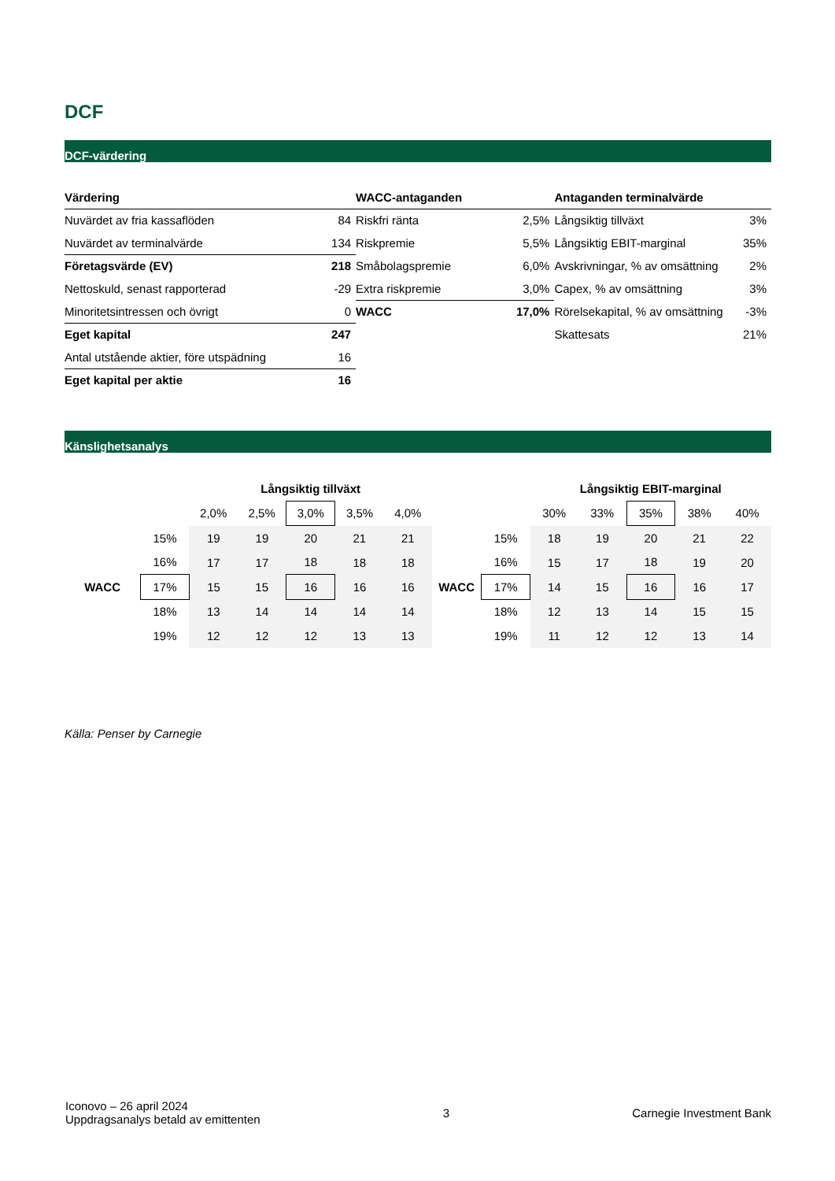DCF
DCF-värdering
| Värdering | | WACC-antaganden | | Antaganden terminalvärde | |
| Nuvärdet av fria kassaflöden | 84 | Riskfri ränta | 2,5% | Långsiktig tillväxt | 3% |
| Nuvärdet av terminalvärde | 134 | Riskpremie | 5,5% | Långsiktig EBIT-marginal | 35% |
| Företagsvärde (EV) | 218 | Småbolagspremie | 6,0% | Avskrivningar, % av omsättning | 2% |
| Nettoskuld, senast rapporterad | -29 | Extra riskpremie | 3,0% | Capex, % av omsättning | 3% |
| Minoritetsintressen och övrigt | 0 | WACC | 17,0% | Rörelsekapital, % av omsättning | -3% |
| Eget kapital | 247 | | | Skattesats | 21% |
| Antal utstående aktier, före utspädning | 16 | | | | |
| Eget kapital per aktie | 16 | | | | |
Känslighetsanalys
| | | Långsiktig tillväxt | | | | |
| | | 2,0% | 2,5% | 3,0% | 3,5% | 4,0% |
| | 15% | 19 | 19 | 20 | 21 | 21 |
| | 16% | 17 | 17 | 18 | 18 | 18 |
| WACC | 17% | 15 | 15 | 16 | 16 | 16 |
| | 18% | 13 | 14 | 14 | 14 | 14 |
| | 19% | 12 | 12 | 12 | 13 | 13 |
| | | Långsiktig EBIT-marginal | | | | |
| | | 30% | 33% | 35% | 38% | 40% |
| | 15% | 18 | 19 | 20 | 21 | 22 |
| | 16% | 15 | 17 | 18 | 19 | 20 |
| WACC | 17% | 14 | 15 | 16 | 16 | 17 |
| | 18% | 12 | 13 | 14 | 15 | 15 |
| | 19% | 11 | 12 | 12 | 13 | 14 |
Källa: Penser by Carnegie
Iconovo – 26 april 2024
Uppdragsanalys betald av emittenten
3 Carnegie Investment Bank